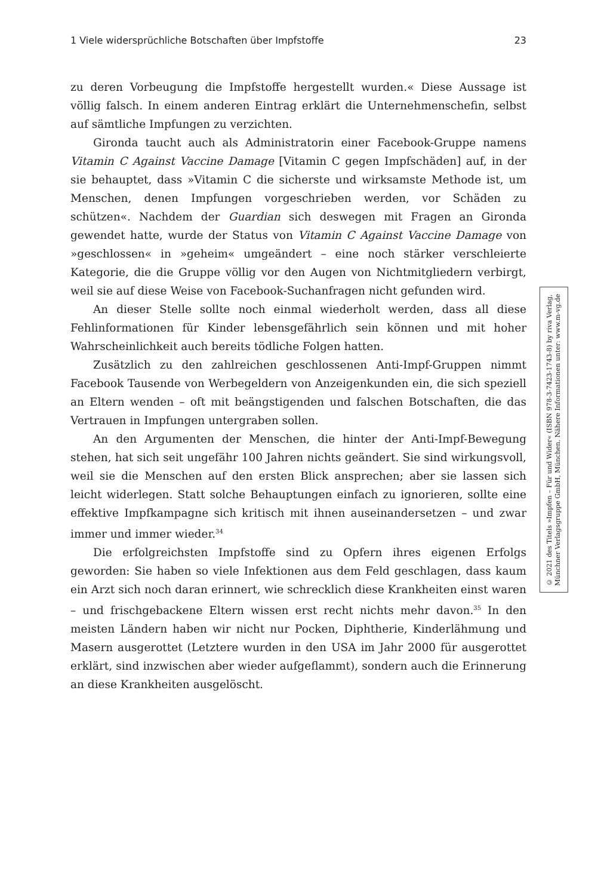1 Viele widersprüchliche Botschaften über Impfstoffe 23
zu deren Vorbeugung die Impfstoffe hergestellt wurden.« Diese Aussage ist völlig falsch. In einem anderen Eintrag erklärt die Unternehmenschefin, selbst auf sämtliche Impfungen zu verzichten.
Gironda taucht auch als Administratorin einer Facebook-Gruppe namens Vitamin C Against Vaccine Damage [Vitamin C gegen Impfschäden] auf, in der sie behauptet, dass »Vitamin C die sicherste und wirksamste Methode ist, um Menschen, denen Impfungen vorgeschrieben werden, vor Schäden zu schützen«. Nachdem der Guardian sich deswegen mit Fragen an Gironda gewendet hatte, wurde der Status von Vitamin C Against Vaccine Damage von »geschlossen« in »geheim« umgeändert – eine noch stärker verschleierte Kategorie, die die Gruppe völlig vor den Augen von Nichtmitgliedern verbirgt, weil sie auf diese Weise von Facebook-Suchanfragen nicht gefunden wird.
An dieser Stelle sollte noch einmal wiederholt werden, dass all diese Fehlinformationen für Kinder lebensgefährlich sein können und mit hoher Wahrscheinlichkeit auch bereits tödliche Folgen hatten.
Zusätzlich zu den zahlreichen geschlossenen Anti-Impf-Gruppen nimmt Facebook Tausende von Werbegeldern von Anzeigenkunden ein, die sich speziell an Eltern wenden – oft mit beängstigenden und falschen Botschaften, die das Vertrauen in Impfungen untergraben sollen.
An den Argumenten der Menschen, die hinter der Anti-Impf-Bewegung stehen, hat sich seit ungefähr 100 Jahren nichts geändert. Sie sind wirkungsvoll, weil sie die Menschen auf den ersten Blick ansprechen; aber sie lassen sich leicht widerlegen. Statt solche Behauptungen einfach zu ignorieren, sollte eine effektive Impfkampagne sich kritisch mit ihnen auseinandersetzen – und zwar immer und immer wieder.<sup>34</sup>
Die erfolgreichsten Impfstoffe sind zu Opfern ihres eigenen Erfolgs geworden: Sie haben so viele Infektionen aus dem Feld geschlagen, dass kaum ein Arzt sich noch daran erinnert, wie schrecklich diese Krankheiten einst waren – und frischgebackene Eltern wissen erst recht nichts mehr davon.<sup>35</sup> In den meisten Ländern haben wir nicht nur Pocken, Diphtherie, Kinderlähmung und Masern ausgerottet (Letztere wurden in den USA im Jahr 2000 für ausgerottet erklärt, sind inzwischen aber wieder aufgeflammt), sondern auch die Erinnerung an diese Krankheiten ausgelöscht.
© 2021 des Titels »Impfen – Für und Wider« (ISBN 978-3-7423-1743-8) by riva Verlag,
Münchner Verlagsgruppe GmbH, München. Nähere Informationen unter: www.m-vg.de